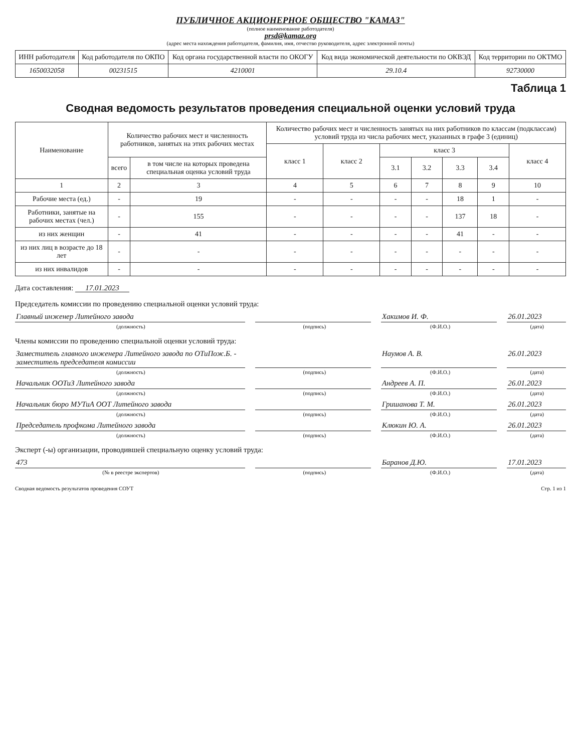ПУБЛИЧНОЕ АКЦИОНЕРНОЕ ОБЩЕСТВО "КАМАЗ"
(полное наименование работодателя)
prsd@kamaz.org
(адрес места нахождения работодателя, фамилия, имя, отчество руководителя, адрес электронной почты)
| ИНН работодателя | Код работодателя по ОКПО | Код органа государственной власти по ОКОГУ | Код вида экономической деятельности по ОКВЭД | Код территории по ОКТМО |
| 1650032058 | 00231515 | 4210001 | 29.10.4 | 92730000 |
Таблица 1
Сводная ведомость результатов проведения специальной оценки условий труда
| Наименование | Количество рабочих мест и численность работников, занятых на этих рабочих местах | | Количество рабочих мест и численность занятых на них работников по классам (подклассам) условий труда из числа рабочих мест, указанных в графе 3 (единиц) | | | | | | |
| --- | --- | --- | --- | --- | --- | --- | --- | --- | --- |
| | | | класс 1 | класс 2 | класс 3 | | | | класс 4 |
| | всего | в том числе на которых проведена специальная оценка условий труда | | | 3.1 | 3.2 | 3.3 | 3.4 | |
| 1 | 2 | 3 | 4 | 5 | 6 | 7 | 8 | 9 | 10 |
| Рабочие места (ед.) | - | 19 | - | - | - | - | 18 | 1 | - |
| Работники, занятые на рабочих местах (чел.) | - | 155 | - | - | - | - | 137 | 18 | - |
| из них женщин | - | 41 | - | - | - | - | 41 | - | - |
| из них лиц в возрасте до 18 лет | - | - | - | - | - | - | - | - | - |
| из них инвалидов | - | - | - | - | - | - | - | - | - |
Дата составления: 17.01.2023
Председатель комиссии по проведению специальной оценки условий труда:
Главный инженер Литейного завода
Хакимов И. Ф. 26.01.2023
(должность) (подпись) (Ф.И.О.) (дата)
Члены комиссии по проведению специальной оценки условий труда:
Заместитель главного инженера Литейного завода по ОТиПож.Б. - заместитель председателя комиссии
Наумов А. В. 26.01.2023
(должность) (подпись) (Ф.И.О.) (дата)
Начальник ООТиЗ Литейного завода
Андреев А. П. 26.01.2023
(должность) (подпись) (Ф.И.О.) (дата)
Начальник бюро МУТиА ООТ Литейного завода
Гришанова Т. М. 26.01.2023
(должность) (подпись) (Ф.И.О.) (дата)
Председатель профкома Литейного завода
Клюкин Ю. А. 26.01.2023
(должность) (подпись) (Ф.И.О.) (дата)
Эксперт (-ы) организации, проводившей специальную оценку условий труда:
473 Баранов Д.Ю. 17.01.2023
(№ в реестре экспертов) (подпись) (Ф.И.О.) (дата)
Сводная ведомость результатов проведения СОУТ Стр. 1 из 1